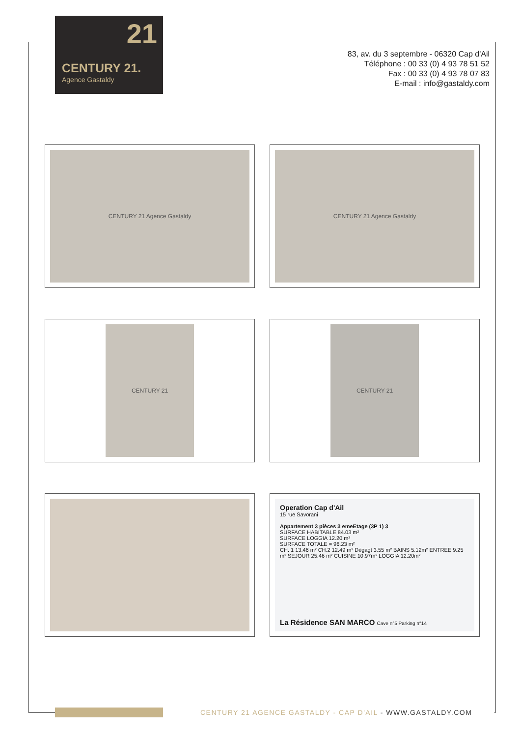21
CENTURY 21.
Agence Gastaldy
83, av. du 3 septembre - 06320 Cap d'Ail
Téléphone : 00 33 (0) 4 93 78 51 52
Fax : 00 33 (0) 4 93 78 07 83
E-mail : info@gastaldy.com
CENTURY 21 Agence Gastaldy
CENTURY 21 Agence Gastaldy
CENTURY 21
CENTURY 21
Operation Cap d'Ail
15 rue Savorani
Appartement 3 pièces 3 emeEtage (3P 1) 3
SURFACE HABITABLE 84.03 m²
SURFACE LOGGIA 12.20 m²
SURFACE TOTALE = 96.23 m²
CH. 1 13.46 m² CH.2 12.49 m² Dégagt 3.55 m² BAINS 5.12m² ENTREE 9.25 m² SEJOUR 25.46 m² CUISINE 10.97m² LOGGIA 12.20m²
La Résidence SAN MARCO Cave n°5 Parking n°14
CENTURY 21 AGENCE GASTALDY - CAP D'AIL - WWW.GASTALDY.COM